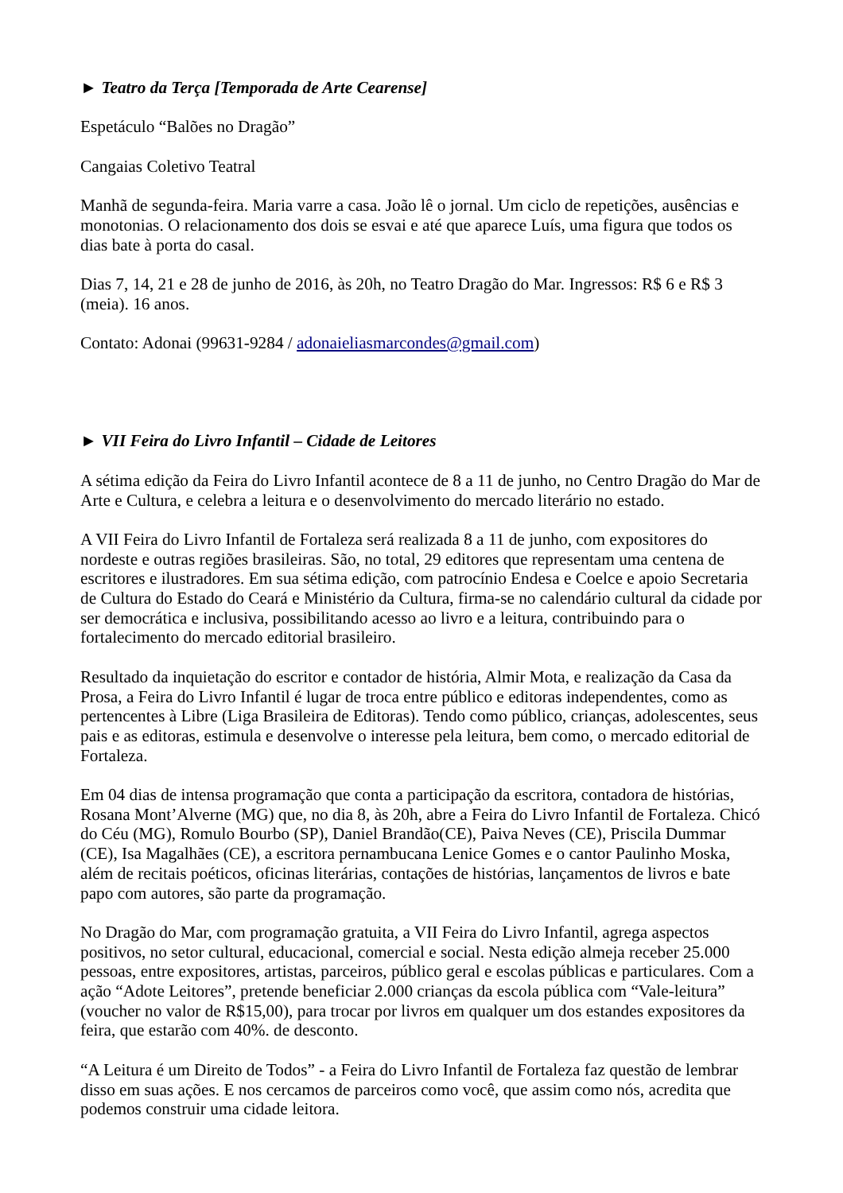► Teatro da Terça [Temporada de Arte Cearense]
Espetáculo “Balões no Dragão”
Cangaias Coletivo Teatral
Manhã de segunda-feira. Maria varre a casa. João lê o jornal. Um ciclo de repetições, ausências e monotonias. O relacionamento dos dois se esvai e até que aparece Luís, uma figura que todos os dias bate à porta do casal.
Dias 7, 14, 21 e 28 de junho de 2016, às 20h, no Teatro Dragão do Mar. Ingressos: R$ 6 e R$ 3 (meia). 16 anos.
Contato: Adonai (99631-9284 / adonaieliasmarcondes@gmail.com)
► VII Feira do Livro Infantil – Cidade de Leitores
A sétima edição da Feira do Livro Infantil acontece de 8 a 11 de junho, no Centro Dragão do Mar de Arte e Cultura, e celebra a leitura e o desenvolvimento do mercado literário no estado.
A VII Feira do Livro Infantil de Fortaleza será realizada 8 a 11 de junho, com expositores do nordeste e outras regiões brasileiras. São, no total, 29 editores que representam uma centena de escritores e ilustradores. Em sua sétima edição, com patrocínio Endesa e Coelce e apoio Secretaria de Cultura do Estado do Ceará e Ministério da Cultura, firma-se no calendário cultural da cidade por ser democrática e inclusiva, possibilitando acesso ao livro e a leitura, contribuindo para o fortalecimento do mercado editorial brasileiro.
Resultado da inquietação do escritor e contador de história, Almir Mota, e realização da Casa da Prosa, a Feira do Livro Infantil é lugar de troca entre público e editoras independentes, como as pertencentes à Libre (Liga Brasileira de Editoras). Tendo como público, crianças, adolescentes, seus pais e as editoras, estimula e desenvolve o interesse pela leitura, bem como, o mercado editorial de Fortaleza.
Em 04 dias de intensa programação que conta a participação da escritora, contadora de histórias, Rosana Mont’Alverne (MG) que, no dia 8, às 20h, abre a Feira do Livro Infantil de Fortaleza. Chicó do Céu (MG), Romulo Bourbo (SP), Daniel Brandão(CE), Paiva Neves (CE), Priscila Dummar (CE), Isa Magalhães (CE), a escritora pernambucana Lenice Gomes e o cantor Paulinho Moska, além de recitais poéticos, oficinas literárias, contações de histórias, lançamentos de livros e bate papo com autores, são parte da programação.
No Dragão do Mar, com programação gratuita, a VII Feira do Livro Infantil, agrega aspectos positivos, no setor cultural, educacional, comercial e social. Nesta edição almeja receber 25.000 pessoas, entre expositores, artistas, parceiros, público geral e escolas públicas e particulares. Com a ação “Adote Leitores”, pretende beneficiar 2.000 crianças da escola pública com “Vale-leitura” (voucher no valor de R$15,00), para trocar por livros em qualquer um dos estandes expositores da feira, que estarão com 40%. de desconto.
“A Leitura é um Direito de Todos” - a Feira do Livro Infantil de Fortaleza faz questão de lembrar disso em suas ações. E nos cercamos de parceiros como você, que assim como nós, acredita que podemos construir uma cidade leitora.